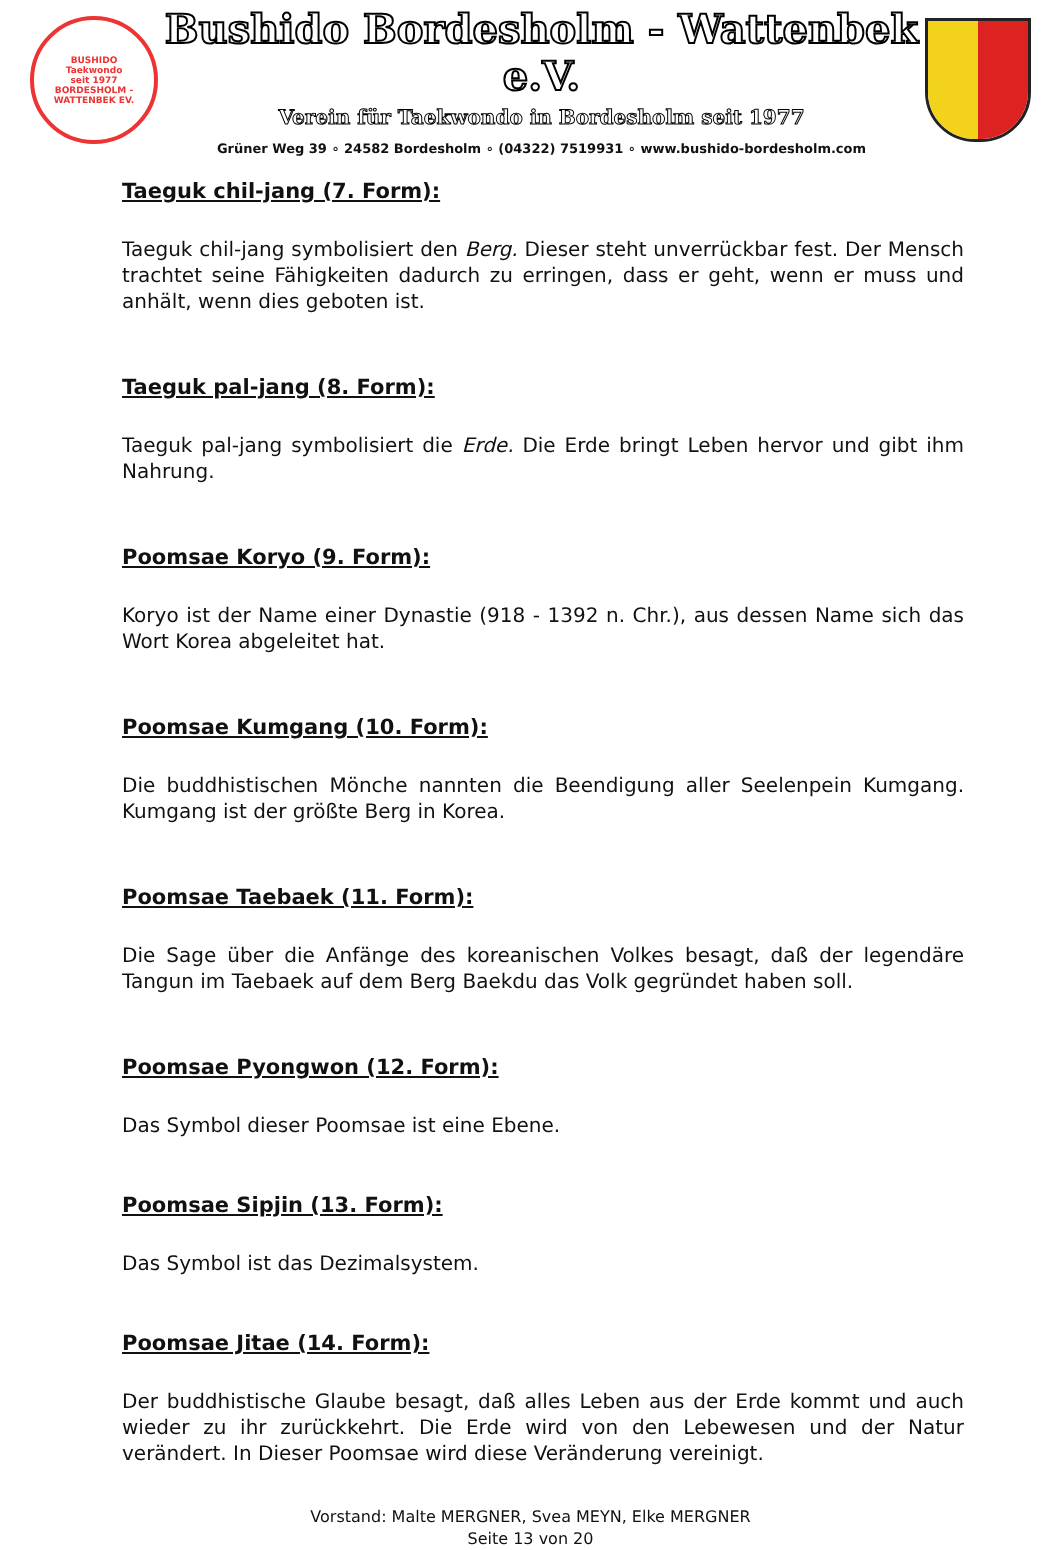BUSHIDO
Taekwondo
seit 1977
BORDESHOLM - WATTENBEK EV.
Bushido Bordesholm - Wattenbek e.V.
Verein für Taekwondo in Bordesholm seit 1977
Grüner Weg 39 ∘ 24582 Bordesholm ∘ (04322) 7519931 ∘ www.bushido-bordesholm.com
Taeguk chil-jang (7. Form):
Taeguk chil-jang symbolisiert den Berg. Dieser steht unverrückbar fest. Der Mensch trachtet seine Fähigkeiten dadurch zu erringen, dass er geht, wenn er muss und anhält, wenn dies geboten ist.
Taeguk pal-jang (8. Form):
Taeguk pal-jang symbolisiert die Erde. Die Erde bringt Leben hervor und gibt ihm Nahrung.
Poomsae Koryo (9. Form):
Koryo ist der Name einer Dynastie (918 - 1392 n. Chr.), aus dessen Name sich das Wort Korea abgeleitet hat.
Poomsae Kumgang (10. Form):
Die buddhistischen Mönche nannten die Beendigung aller Seelenpein Kumgang. Kumgang ist der größte Berg in Korea.
Poomsae Taebaek (11. Form):
Die Sage über die Anfänge des koreanischen Volkes besagt, daß der legendäre Tangun im Taebaek auf dem Berg Baekdu das Volk gegründet haben soll.
Poomsae Pyongwon (12. Form):
Das Symbol dieser Poomsae ist eine Ebene.
Poomsae Sipjin (13. Form):
Das Symbol ist das Dezimalsystem.
Poomsae Jitae (14. Form):
Der buddhistische Glaube besagt, daß alles Leben aus der Erde kommt und auch wieder zu ihr zurückkehrt. Die Erde wird von den Lebewesen und der Natur verändert. In Dieser Poomsae wird diese Veränderung vereinigt.
Vorstand: Malte MERGNER, Svea MEYN, Elke MERGNER
Seite 13 von 20